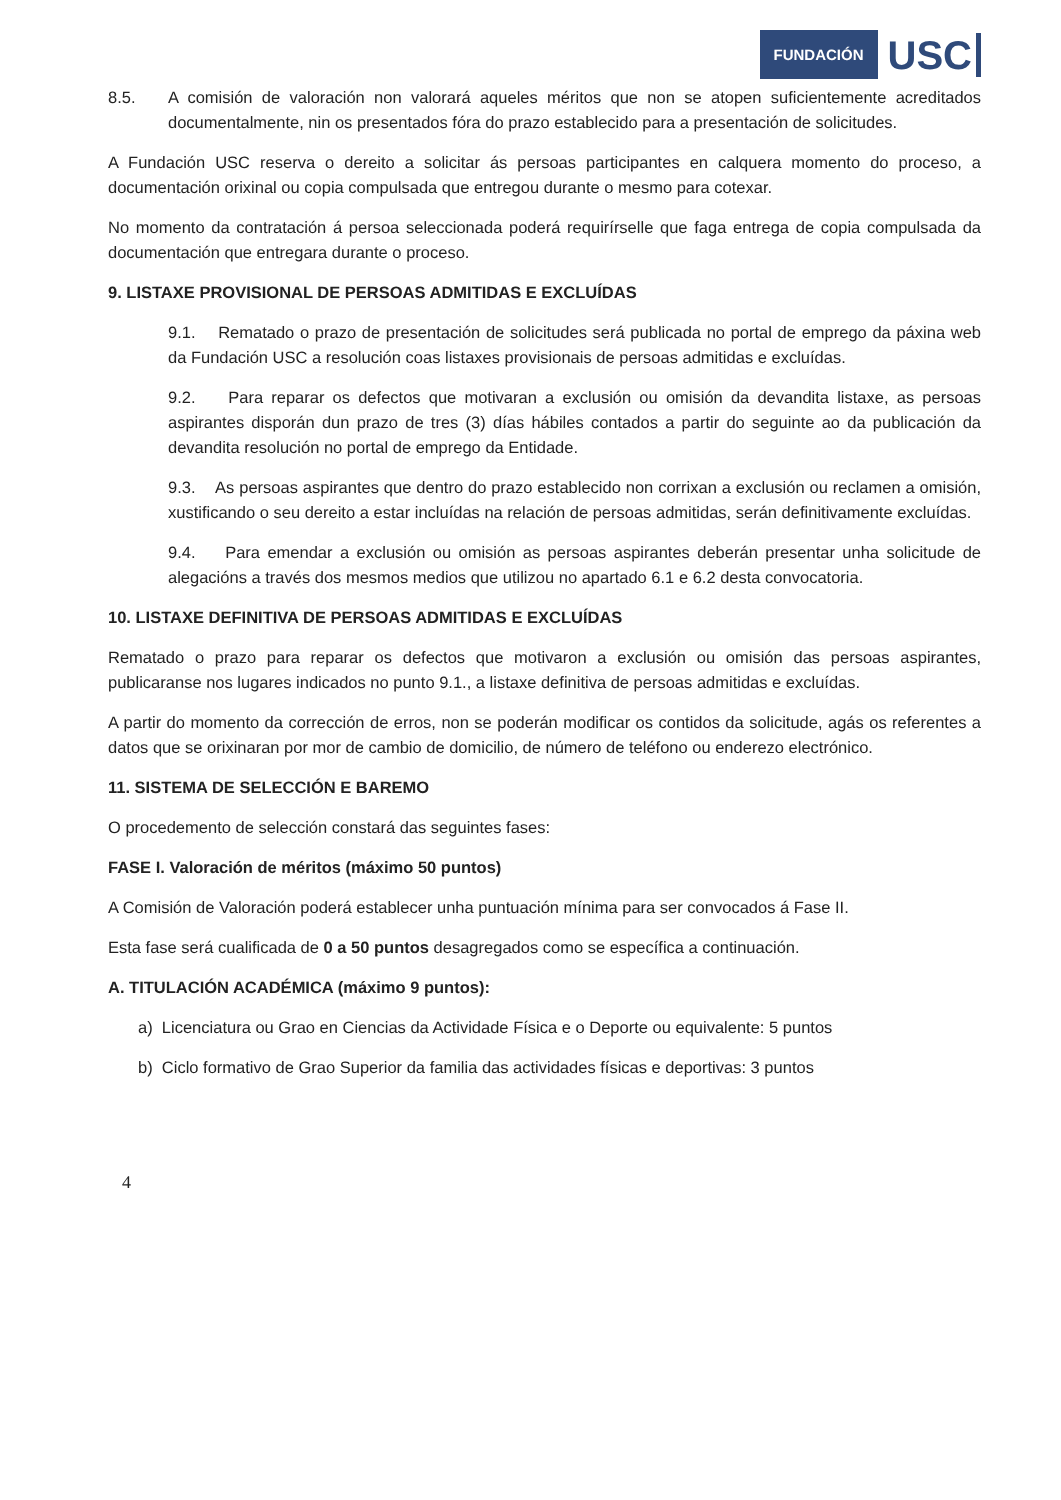FUNDACIÓN USC
8.5. A comisión de valoración non valorará aqueles méritos que non se atopen suficientemente acreditados documentalmente, nin os presentados fóra do prazo establecido para a presentación de solicitudes.
A Fundación USC reserva o dereito a solicitar ás persoas participantes en calquera momento do proceso, a documentación orixinal ou copia compulsada que entregou durante o mesmo para cotexar.
No momento da contratación á persoa seleccionada poderá requirírselle que faga entrega de copia compulsada da documentación que entregara durante o proceso.
9. LISTAXE PROVISIONAL DE PERSOAS ADMITIDAS E EXCLUÍDAS
9.1. Rematado o prazo de presentación de solicitudes será publicada no portal de emprego da páxina web da Fundación USC a resolución coas listaxes provisionais de persoas admitidas e excluídas.
9.2. Para reparar os defectos que motivaran a exclusión ou omisión da devandita listaxe, as persoas aspirantes disporán dun prazo de tres (3) días hábiles contados a partir do seguinte ao da publicación da devandita resolución no portal de emprego da Entidade.
9.3. As persoas aspirantes que dentro do prazo establecido non corrixan a exclusión ou reclamen a omisión, xustificando o seu dereito a estar incluídas na relación de persoas admitidas, serán definitivamente excluídas.
9.4. Para emendar a exclusión ou omisión as persoas aspirantes deberán presentar unha solicitude de alegacións a través dos mesmos medios que utilizou no apartado 6.1 e 6.2 desta convocatoria.
10. LISTAXE DEFINITIVA DE PERSOAS ADMITIDAS E EXCLUÍDAS
Rematado o prazo para reparar os defectos que motivaron a exclusión ou omisión das persoas aspirantes, publicaranse nos lugares indicados no punto 9.1., a listaxe definitiva de persoas admitidas e excluídas.
A partir do momento da corrección de erros, non se poderán modificar os contidos da solicitude, agás os referentes a datos que se orixinaran por mor de cambio de domicilio, de número de teléfono ou enderezo electrónico.
11. SISTEMA DE SELECCIÓN E BAREMO
O procedemento de selección constará das seguintes fases:
FASE I. Valoración de méritos (máximo 50 puntos)
A Comisión de Valoración poderá establecer unha puntuación mínima para ser convocados á Fase II.
Esta fase será cualificada de 0 a 50 puntos desagregados como se específica a continuación.
A. TITULACIÓN ACADÉMICA (máximo 9 puntos):
a) Licenciatura ou Grao en Ciencias da Actividade Física e o Deporte ou equivalente: 5 puntos
b) Ciclo formativo de Grao Superior da familia das actividades físicas e deportivas: 3 puntos
4